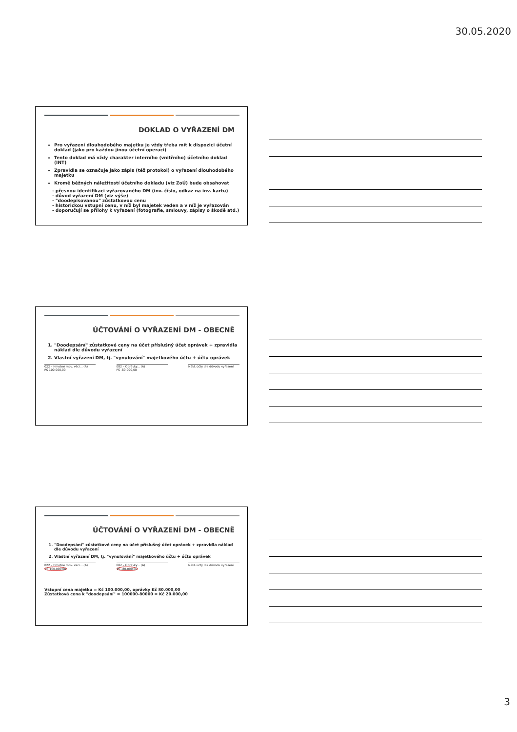30.05.2020
DOKLAD O VYŘAZENÍ DM
Pro vyřazení dlouhodobého majetku je vždy třeba mít k dispozici účetní doklad (jako pro každou jinou účetní operaci)
Tento doklad má vždy charakter interního (vnitřního) účetního doklad (INT)
Zpravidla se označuje jako zápis (též protokol) o vyřazení dlouhodobého majetku
Kromě běžných náležitostí účetního dokladu (viz ZoÚ) bude obsahovat
- přesnou identifikaci vyřazovaného DM (inv. číslo, odkaz na inv. kartu)
- důvod vyřazení DM (viz výše)
- "doodepisovanou" zůstatkovou cenu
- historickou vstupní cenu, v níž byl majetek veden a v níž je vyřazován
- doporučují se přílohy k vyřazení (fotografie, smlouvy, zápisy o škodě atd.)
ÚČTOVÁNÍ O VYŘAZENÍ DM - OBECNĚ
1. "Doodepsání" zůstatkové ceny na účet příslušný účet oprávek + zpravidla náklad dle důvodu vyřazení
2. Vlastní vyřazení DM, tj. "vynulování" majetkového účtu + účtu oprávek
022 – Hmotné mov. věci... (A)
PS 100.000,00
082 – Oprávky... (A)
PS -80.000,00
Nákl. účty dle důvodu vyřazení
ÚČTOVÁNÍ O VYŘAZENÍ DM - OBECNĚ
1. "Doodepsání" zůstatkové ceny na účet příslušný účet oprávek + zpravidla náklad dle důvodu vyřazení
2. Vlastní vyřazení DM, tj. "vynulování" majetkového účtu + účtu oprávek
022 – Hmotné mov. věci... (A)
PS 100.000,00
082 – Oprávky... (A)
PS -80.000,00
Nákl. účty dle důvodu vyřazení
Vstupní cena majetku = Kč 100.000,00, oprávky Kč 80.000,00
Zůstatková cena k "doodepsání" = 100000-80000 = Kč 20.000,00
3